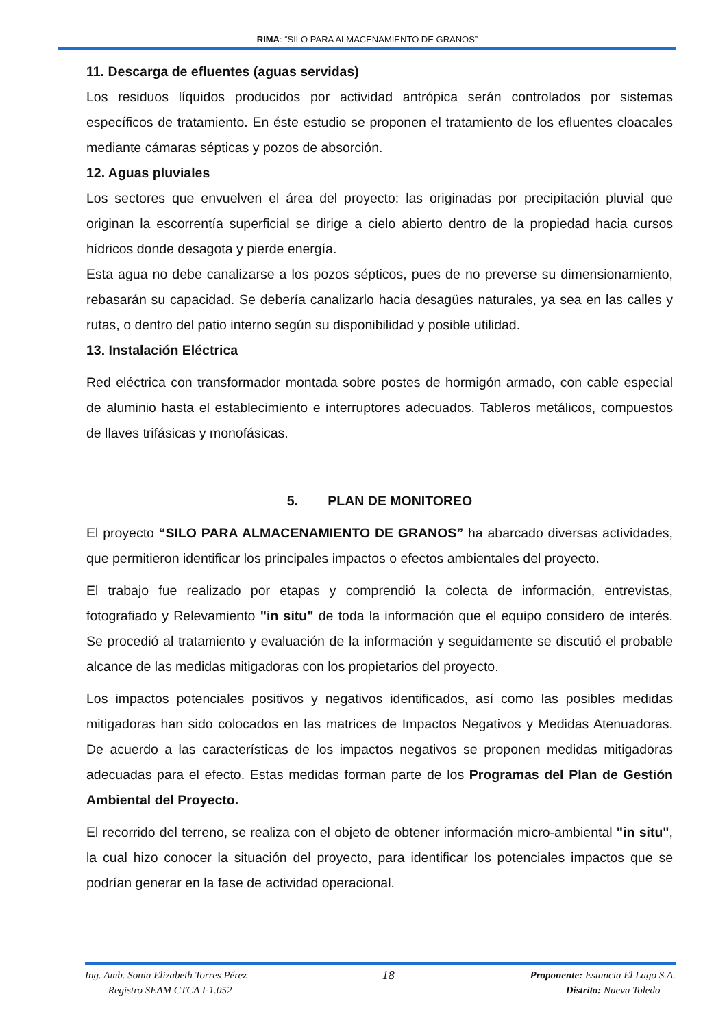RIMA: “SILO PARA ALMACENAMIENTO DE GRANOS”
11. Descarga de efluentes (aguas servidas)
Los residuos líquidos producidos por actividad antrópica serán controlados por sistemas específicos de tratamiento. En éste estudio se proponen el tratamiento de los efluentes cloacales mediante cámaras sépticas y pozos de absorción.
12. Aguas pluviales
Los sectores que envuelven el área del proyecto: las originadas por precipitación pluvial que originan la escorrentía superficial se dirige a cielo abierto dentro de la propiedad hacia cursos hídricos donde desagota y pierde energía.
Esta agua no debe canalizarse a los pozos sépticos, pues de no preverse su dimensionamiento, rebasarán su capacidad. Se debería canalizarlo hacia desagües naturales, ya sea en las calles y rutas, o dentro del patio interno según su disponibilidad y posible utilidad.
13. Instalación Eléctrica
Red eléctrica con transformador montada sobre postes de hormigón armado, con cable especial de aluminio hasta el establecimiento e interruptores adecuados. Tableros metálicos, compuestos de llaves trifásicas y monofásicas.
5. PLAN DE MONITOREO
El proyecto “SILO PARA ALMACENAMIENTO DE GRANOS” ha abarcado diversas actividades, que permitieron identificar los principales impactos o efectos ambientales del proyecto.
El trabajo fue realizado por etapas y comprendió la colecta de información, entrevistas, fotografiado y Relevamiento "in situ" de toda la información que el equipo considero de interés. Se procedió al tratamiento y evaluación de la información y seguidamente se discutió el probable alcance de las medidas mitigadoras con los propietarios del proyecto.
Los impactos potenciales positivos y negativos identificados, así como las posibles medidas mitigadoras han sido colocados en las matrices de Impactos Negativos y Medidas Atenuadoras. De acuerdo a las características de los impactos negativos se proponen medidas mitigadoras adecuadas para el efecto. Estas medidas forman parte de los Programas del Plan de Gestión Ambiental del Proyecto.
El recorrido del terreno, se realiza con el objeto de obtener información micro-ambiental "in situ", la cual hizo conocer la situación del proyecto, para identificar los potenciales impactos que se podrían generar en la fase de actividad operacional.
Ing. Amb. Sonia Elizabeth Torres Pérez
Registro SEAM CTCA I-1.052
18
Proponente: Estancia El Lago S.A.
Distrito: Nueva Toledo